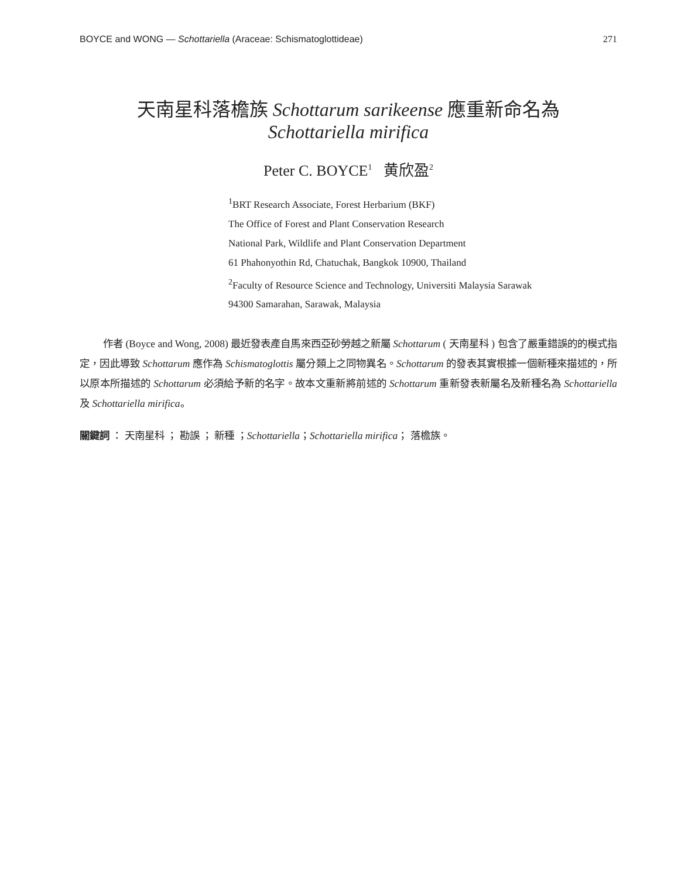BOYCE and WONG — Schottariella (Araceae: Schismatoglottideae) 271
天南星科落檐族 Schottarum sarikeense 應重新命名為
Schottariella mirifica
Peter C. BOYCE<sup>1</sup> 黄欣盈<sup>2</sup>
<sup>1</sup> BRT Research Associate, Forest Herbarium (BKF)
The Office of Forest and Plant Conservation Research
National Park, Wildlife and Plant Conservation Department
61 Phahonyothin Rd, Chatuchak, Bangkok 10900, Thailand
<sup>2</sup> Faculty of Resource Science and Technology, Universiti Malaysia Sarawak
94300 Samarahan, Sarawak, Malaysia
作者 (Boyce and Wong, 2008) 最近發表產自馬來西亞砂勞越之新屬 Schottarum ( 天南星科 ) 包含了嚴重錯誤的的模式指定，因此導致 Schottarum 應作為 Schismatoglottis 屬分類上之同物異名。Schottarum 的發表其實根據一個新種來描述的，所以原本所描述的 Schottarum 必須給予新的名字。故本文重新將前述的 Schottarum 重新發表新屬名及新種名為 Schottariella 及 Schottariella mirifica。
關鍵詞 ： 天南星科 ； 勘誤 ； 新種 ；Schottariella；Schottariella mirifica； 落檐族。